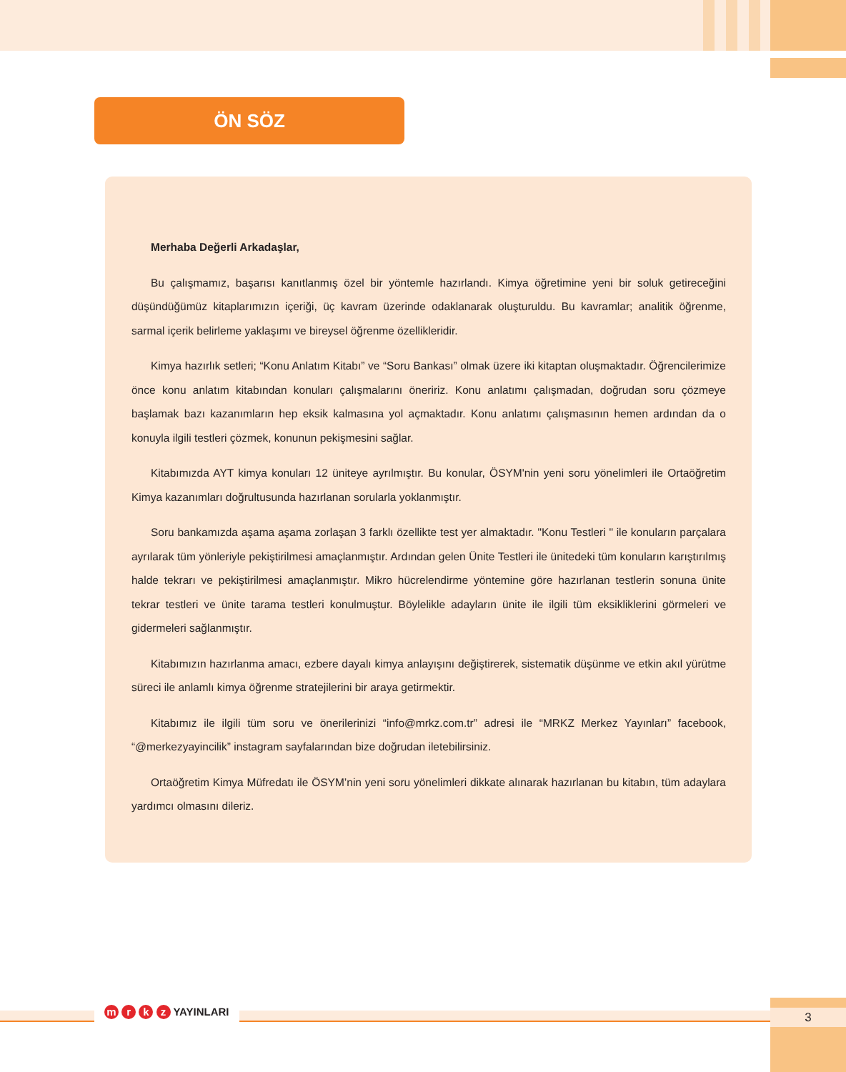ÖN SÖZ
Merhaba Değerli Arkadaşlar,
Bu çalışmamız, başarısı kanıtlanmış özel bir yöntemle hazırlandı. Kimya öğretimine yeni bir soluk getireceğini düşündüğümüz kitaplarımızın içeriği, üç kavram üzerinde odaklanarak oluşturuldu. Bu kavramlar; analitik öğrenme, sarmal içerik belirleme yaklaşımı ve bireysel öğrenme özellikleridir.
Kimya hazırlık setleri; “Konu Anlatım Kitabı” ve “Soru Bankası” olmak üzere iki kitaptan oluşmaktadır. Öğrencilerimize önce konu anlatım kitabından konuları çalışmalarını öneririz. Konu anlatımı çalışmadan, doğrudan soru çözmeye başlamak bazı kazanımların hep eksik kalmasına yol açmaktadır. Konu anlatımı çalışmasının hemen ardından da o konuyla ilgili testleri çözmek, konunun pekişmesini sağlar.
Kitabımızda AYT kimya konuları 12 üniteye ayrılmıştır. Bu konular, ÖSYM'nin yeni soru yönelimleri ile Ortaöğretim Kimya kazanımları doğrultusunda hazırlanan sorularla yoklanmıştır.
Soru bankamızda aşama aşama zorlaşan 3 farklı özellikte test yer almaktadır. "Konu Testleri " ile konuların parçalara ayrılarak tüm yönleriyle pekiştirilmesi amaçlanmıştır. Ardından gelen Ünite Testleri ile ünitedeki tüm konuların karıştırılmış halde tekrarı ve pekiştirilmesi amaçlanmıştır. Mikro hücrelendirme yöntemine göre hazırlanan testlerin sonuna ünite tekrar testleri ve ünite tarama testleri konulmuştur. Böylelikle adayların ünite ile ilgili tüm eksikliklerini görmeleri ve gidermeleri sağlanmıştır.
Kitabımızın hazırlanma amacı, ezbere dayalı kimya anlayışını değiştirerek, sistematik düşünme ve etkin akıl yürütme süreci ile anlamlı kimya öğrenme stratejilerini bir araya getirmektir.
Kitabımız ile ilgili tüm soru ve önerilerinizi “info@mrkz.com.tr” adresi ile “MRKZ Merkez Yayınları” facebook, “@merkezyayincilik” instagram sayfalarından bize doğrudan iletebilirsiniz.
Ortaöğretim Kimya Müfredatı ile ÖSYM’nin yeni soru yönelimleri dikkate alınarak hazırlanan bu kitabın, tüm adaylara yardımcı olmasını dileriz.
m r k z YAYINLARI 3